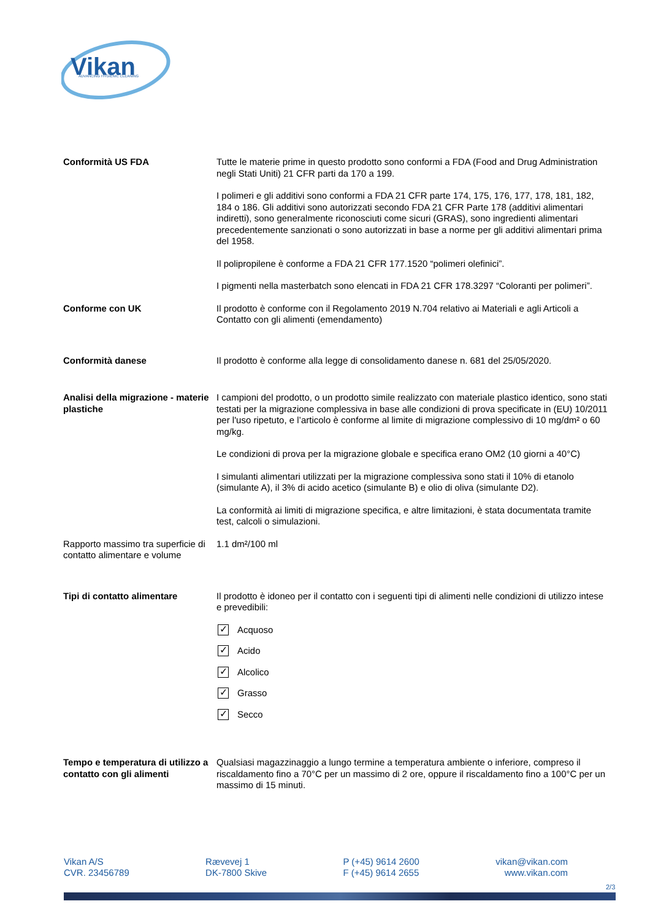Vikan
ADVANCING HYGIENIC CLEANING
| Conformità US FDA | Tutte le materie prime in questo prodotto sono conformi a FDA (Food and Drug Administration negli Stati Uniti) 21 CFR parti da 170 a 199. I polimeri e gli additivi sono conformi a FDA 21 CFR parte 174, 175, 176, 177, 178, 181, 182, 184 o 186. Gli additivi sono autorizzati secondo FDA 21 CFR Parte 178 (additivi alimentari indiretti), sono generalmente riconosciuti come sicuri (GRAS), sono ingredienti alimentari precedentemente sanzionati o sono autorizzati in base a norme per gli additivi alimentari prima del 1958. Il polipropilene è conforme a FDA 21 CFR 177.1520 “polimeri olefinici”. I pigmenti nella masterbatch sono elencati in FDA 21 CFR 178.3297 “Coloranti per polimeri”. |
| Conforme con UK | Il prodotto è conforme con il Regolamento 2019 N.704 relativo ai Materiali e agli Articoli a Contatto con gli alimenti (emendamento) |
| Conformità danese | Il prodotto è conforme alla legge di consolidamento danese n. 681 del 25/05/2020. |
| Analisi della migrazione - materie plastiche | I campioni del prodotto, o un prodotto simile realizzato con materiale plastico identico, sono stati testati per la migrazione complessiva in base alle condizioni di prova specificate in (EU) 10/2011 per l'uso ripetuto, e l’articolo è conforme al limite di migrazione complessivo di 10 mg/dm² o 60 mg/kg. Le condizioni di prova per la migrazione globale e specifica erano OM2 (10 giorni a 40°C) I simulanti alimentari utilizzati per la migrazione complessiva sono stati il 10% di etanolo (simulante A), il 3% di acido acetico (simulante B) e olio di oliva (simulante D2). La conformità ai limiti di migrazione specifica, e altre limitazioni, è stata documentata tramite test, calcoli o simulazioni. |
| Rapporto massimo tra superficie di contatto alimentare e volume | 1.1 dm²/100 ml |
| Tipi di contatto alimentare | Il prodotto è idoneo per il contatto con i seguenti tipi di alimenti nelle condizioni di utilizzo intese e prevedibili: ✓ Acquoso ✓ Acido ✓ Alcolico ✓ Grasso ✓ Secco |
| Tempo e temperatura di utilizzo a contatto con gli alimenti | Qualsiasi magazzinaggio a lungo termine a temperatura ambiente o inferiore, compreso il riscaldamento fino a 70°C per un massimo di 2 ore, oppure il riscaldamento fino a 100°C per un massimo di 15 minuti. |
Vikan A/S
CVR. 23456789
Rævevej 1
DK-7800 Skive
P (+45) 9614 2600
F (+45) 9614 2655
vikan@vikan.com
www.vikan.com
2/3